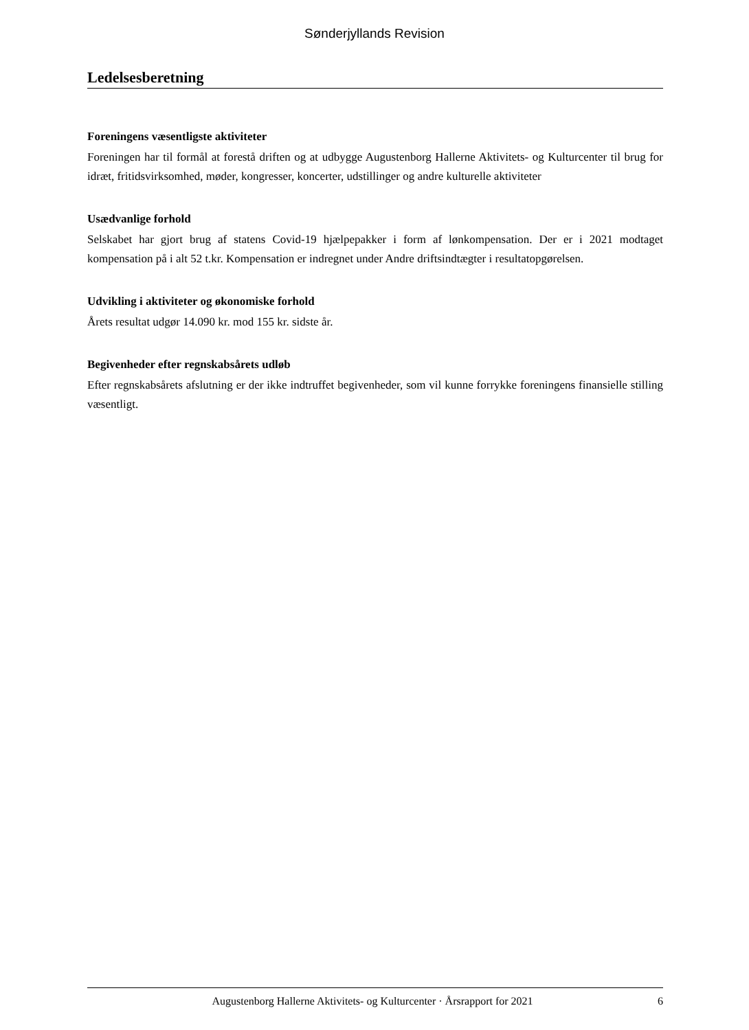Sønderjyllands Revision
Ledelsesberetning
Foreningens væsentligste aktiviteter
Foreningen har til formål at forestå driften og at udbygge Augustenborg Hallerne Aktivitets- og Kulturcenter til brug for idræt, fritidsvirksomhed, møder, kongresser, koncerter, udstillinger og andre kulturelle aktiviteter
Usædvanlige forhold
Selskabet har gjort brug af statens Covid-19 hjælpepakker i form af lønkompensation. Der er i 2021 modtaget kompensation på i alt 52 t.kr. Kompensation er indregnet under Andre driftsindtægter i resultatopgørelsen.
Udvikling i aktiviteter og økonomiske forhold
Årets resultat udgør 14.090 kr. mod 155 kr. sidste år.
Begivenheder efter regnskabsårets udløb
Efter regnskabsårets afslutning er der ikke indtruffet begivenheder, som vil kunne forrykke foreningens finansielle stilling væsentligt.
Augustenborg Hallerne Aktivitets- og Kulturcenter · Årsrapport for 2021 6